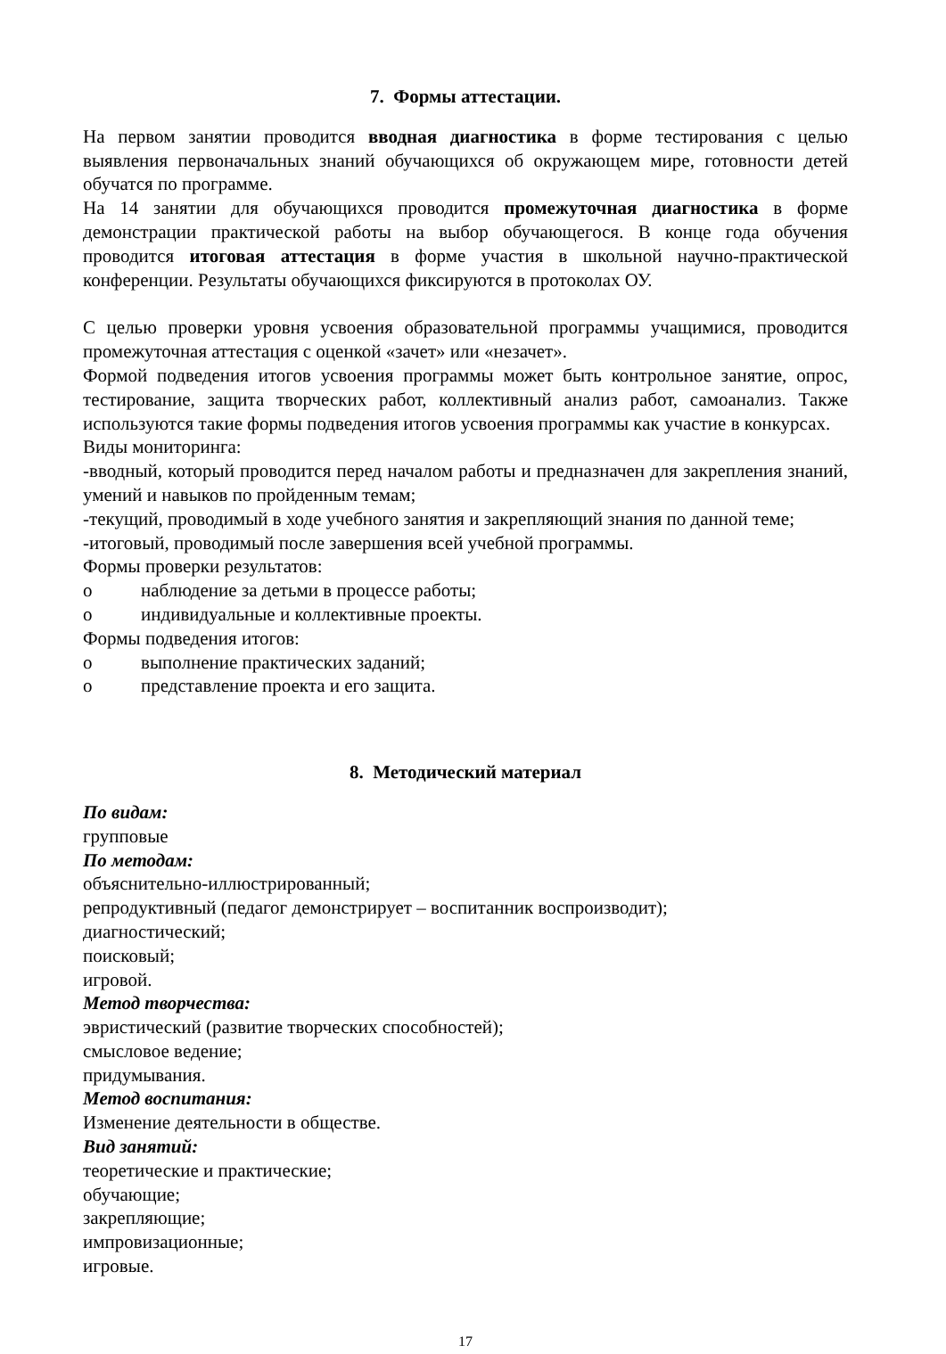7. Формы аттестации.
На первом занятии проводится вводная диагностика в форме тестирования с целью выявления первоначальных знаний обучающихся об окружающем мире, готовности детей обучатся по программе.
На 14 занятии для обучающихся проводится промежуточная диагностика в форме демонстрации практической работы на выбор обучающегося. В конце года обучения проводится итоговая аттестация в форме участия в школьной научно-практической конференции. Результаты обучающихся фиксируются в протоколах ОУ.
С целью проверки уровня усвоения образовательной программы учащимися, проводится промежуточная аттестация с оценкой «зачет» или «незачет».
Формой подведения итогов усвоения программы может быть контрольное занятие, опрос, тестирование, защита творческих работ, коллективный анализ работ, самоанализ. Также используются такие формы подведения итогов усвоения программы как участие в конкурсах.
Виды мониторинга:
-вводный, который проводится перед началом работы и предназначен для закрепления знаний, умений и навыков по пройденным темам;
-текущий, проводимый в ходе учебного занятия и закрепляющий знания по данной теме;
-итоговый, проводимый после завершения всей учебной программы.
Формы проверки результатов:
o наблюдение за детьми в процессе работы;
o индивидуальные и коллективные проекты.
Формы подведения итогов:
o выполнение практических заданий;
o представление проекта и его защита.
8. Методический материал
По видам:
групповые
По методам:
объяснительно-иллюстрированный;
репродуктивный (педагог демонстрирует – воспитанник воспроизводит);
диагностический;
поисковый;
игровой.
Метод творчества:
эвристический (развитие творческих способностей);
смысловое ведение;
придумывания.
Метод воспитания:
Изменение деятельности в обществе.
Вид занятий:
теоретические и практические;
обучающие;
закрепляющие;
импровизационные;
игровые.
17